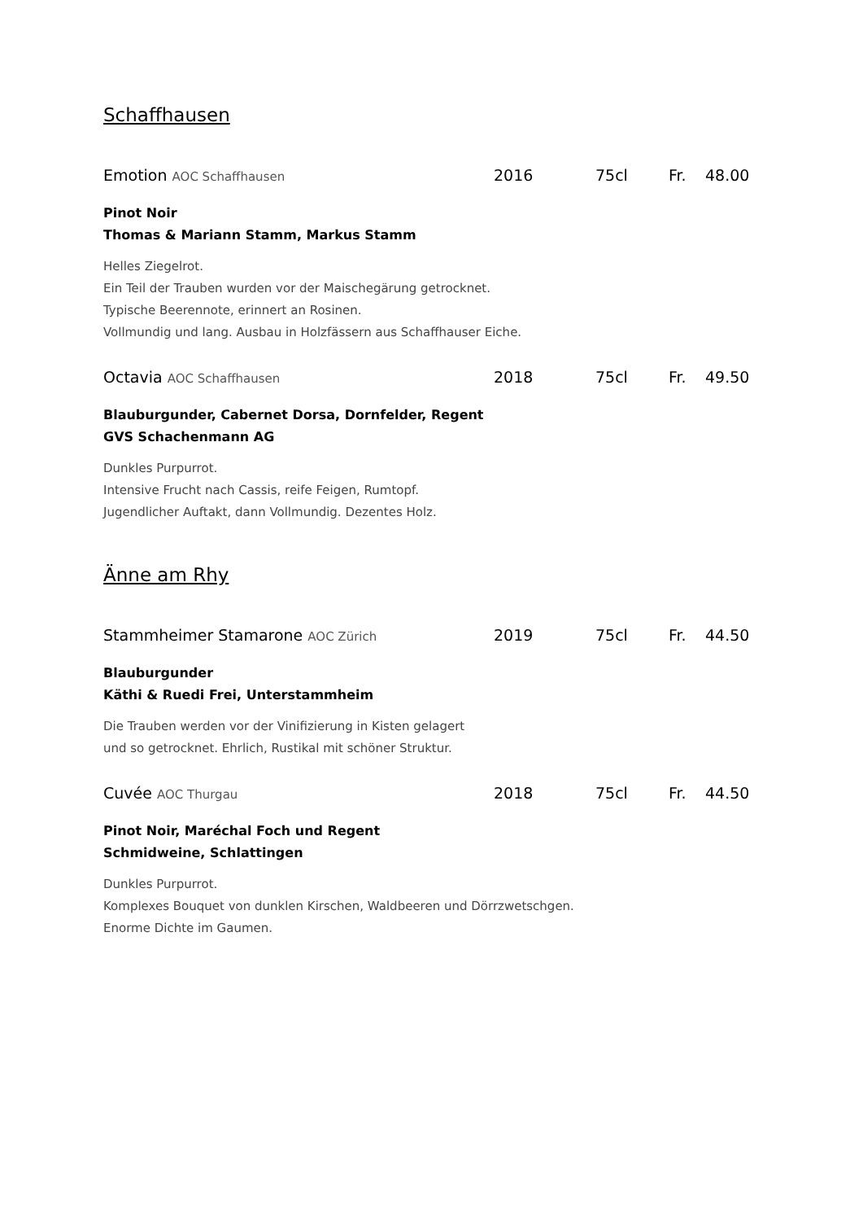Schaffhausen
Emotion AOC Schaffhausen 2016 75cl Fr. 48.00
Pinot Noir
Thomas & Mariann Stamm, Markus Stamm
Helles Ziegelrot.
Ein Teil der Trauben wurden vor der Maischegärung getrocknet.
Typische Beerennote, erinnert an Rosinen.
Vollmundig und lang. Ausbau in Holzfässern aus Schaffhauser Eiche.
Octavia AOC Schaffhausen 2018 75cl Fr. 49.50
Blauburgunder, Cabernet Dorsa, Dornfelder, Regent
GVS Schachenmann AG
Dunkles Purpurrot.
Intensive Frucht nach Cassis, reife Feigen, Rumtopf.
Jugendlicher Auftakt, dann Vollmundig. Dezentes Holz.
Änne am Rhy
Stammheimer Stamarone AOC Zürich 2019 75cl Fr. 44.50
Blauburgunder
Käthi & Ruedi Frei, Unterstammheim
Die Trauben werden vor der Vinifizierung in Kisten gelagert
und so getrocknet. Ehrlich, Rustikal mit schöner Struktur.
Cuvée AOC Thurgau 2018 75cl Fr. 44.50
Pinot Noir, Maréchal Foch und Regent
Schmidweine, Schlattingen
Dunkles Purpurrot.
Komplexes Bouquet von dunklen Kirschen, Waldbeeren und Dörrzwetschgen.
Enorme Dichte im Gaumen.